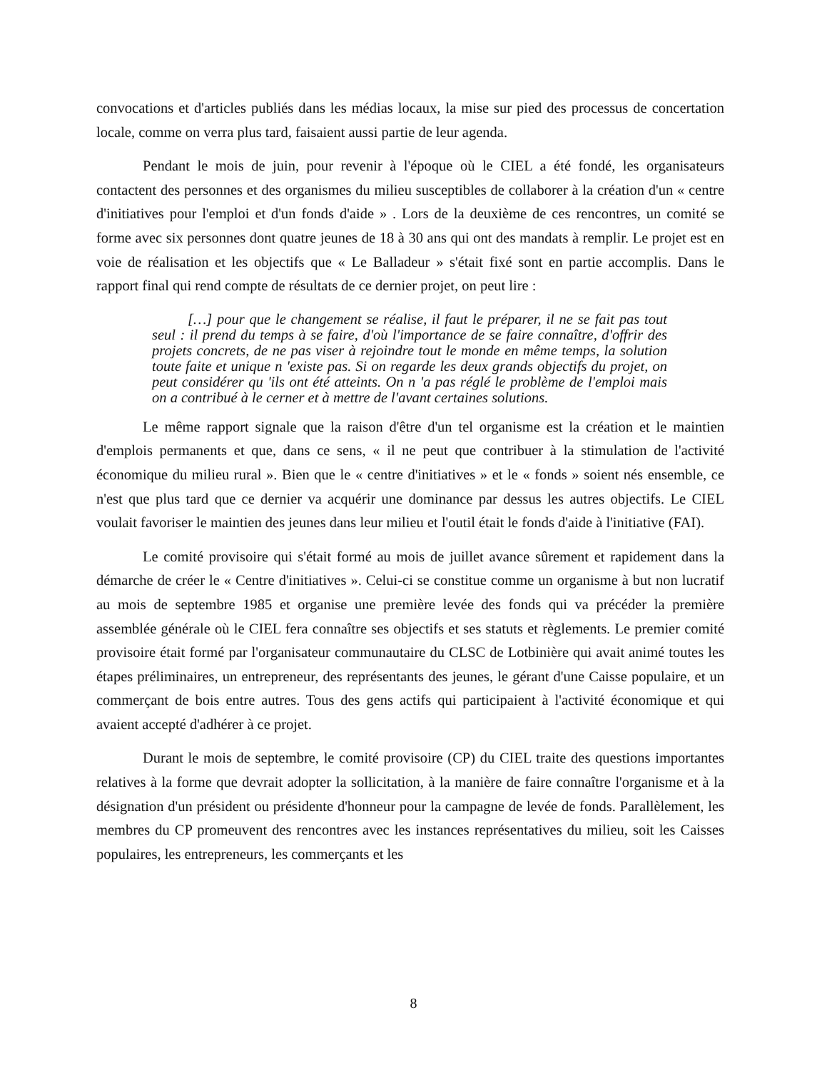convocations et d'articles publiés dans les médias locaux, la mise sur pied des processus de concertation locale, comme on verra plus tard, faisaient aussi partie de leur agenda.
Pendant le mois de juin, pour revenir à l'époque où le CIEL a été fondé, les organisateurs contactent des personnes et des organismes du milieu susceptibles de collaborer à la création d'un « centre d'initiatives pour l'emploi et d'un fonds d'aide » . Lors de la deuxième de ces rencontres, un comité se forme avec six personnes dont quatre jeunes de 18 à 30 ans qui ont des mandats à remplir. Le projet est en voie de réalisation et les objectifs que « Le Balladeur » s'était fixé sont en partie accomplis. Dans le rapport final qui rend compte de résultats de ce dernier projet, on peut lire :
[…] pour que le changement se réalise, il faut le préparer, il ne se fait pas tout seul : il prend du temps à se faire, d'où l'importance de se faire connaître, d'offrir des projets concrets, de ne pas viser à rejoindre tout le monde en même temps, la solution toute faite et unique n 'existe pas. Si on regarde les deux grands objectifs du projet, on peut considérer qu 'ils ont été atteints. On n 'a pas réglé le problème de l'emploi mais on a contribué à le cerner et à mettre de l'avant certaines solutions.
Le même rapport signale que la raison d'être d'un tel organisme est la création et le maintien d'emplois permanents et que, dans ce sens, « il ne peut que contribuer à la stimulation de l'activité économique du milieu rural ». Bien que le « centre d'initiatives » et le « fonds » soient nés ensemble, ce n'est que plus tard que ce dernier va acquérir une dominance par dessus les autres objectifs. Le CIEL voulait favoriser le maintien des jeunes dans leur milieu et l'outil était le fonds d'aide à l'initiative (FAI).
Le comité provisoire qui s'était formé au mois de juillet avance sûrement et rapidement dans la démarche de créer le « Centre d'initiatives ». Celui-ci se constitue comme un organisme à but non lucratif au mois de septembre 1985 et organise une première levée des fonds qui va précéder la première assemblée générale où le CIEL fera connaître ses objectifs et ses statuts et règlements. Le premier comité provisoire était formé par l'organisateur communautaire du CLSC de Lotbinière qui avait animé toutes les étapes préliminaires, un entrepreneur, des représentants des jeunes, le gérant d'une Caisse populaire, et un commerçant de bois entre autres. Tous des gens actifs qui participaient à l'activité économique et qui avaient accepté d'adhérer à ce projet.
Durant le mois de septembre, le comité provisoire (CP) du CIEL traite des questions importantes relatives à la forme que devrait adopter la sollicitation, à la manière de faire connaître l'organisme et à la désignation d'un président ou présidente d'honneur pour la campagne de levée de fonds. Parallèlement, les membres du CP promeuvent des rencontres avec les instances représentatives du milieu, soit les Caisses populaires, les entrepreneurs, les commerçants et les
8